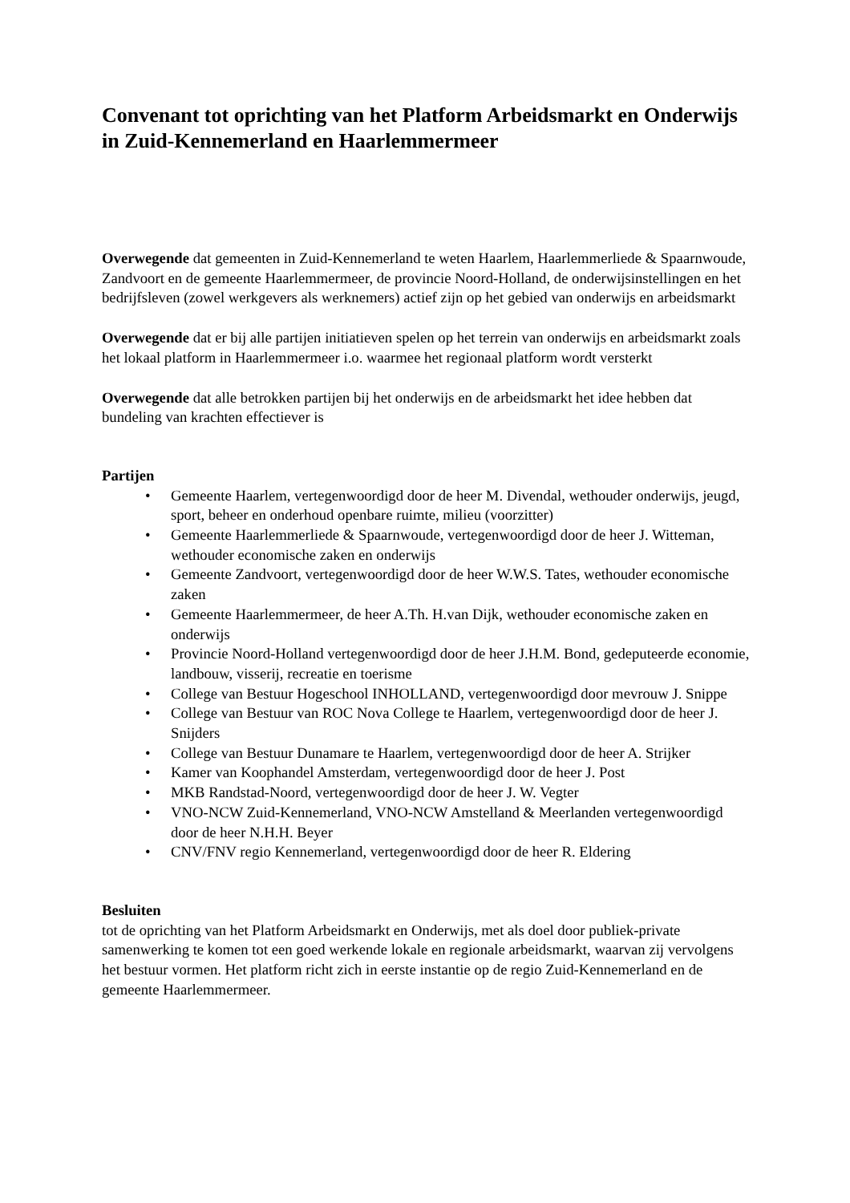Convenant tot oprichting van het Platform Arbeidsmarkt en Onderwijs in Zuid-Kennemerland en Haarlemmermeer
Overwegende dat gemeenten in Zuid-Kennemerland te weten Haarlem, Haarlemmerliede & Spaarnwoude, Zandvoort en de gemeente Haarlemmermeer, de provincie Noord-Holland, de onderwijsinstellingen en het bedrijfsleven (zowel werkgevers als werknemers) actief zijn op het gebied van onderwijs en arbeidsmarkt
Overwegende dat er bij alle partijen initiatieven spelen op het terrein van onderwijs en arbeidsmarkt zoals het lokaal platform in Haarlemmermeer i.o. waarmee het regionaal platform wordt versterkt
Overwegende dat alle betrokken partijen bij het onderwijs en de arbeidsmarkt het idee hebben dat bundeling van krachten effectiever is
Partijen
• Gemeente Haarlem, vertegenwoordigd door de heer M. Divendal, wethouder onderwijs, jeugd, sport, beheer en onderhoud openbare ruimte, milieu (voorzitter)
• Gemeente Haarlemmerliede & Spaarnwoude, vertegenwoordigd door de heer J. Witteman, wethouder economische zaken en onderwijs
• Gemeente Zandvoort, vertegenwoordigd door de heer W.W.S. Tates, wethouder economische zaken
• Gemeente Haarlemmermeer, de heer A.Th. H.van Dijk, wethouder economische zaken en onderwijs
• Provincie Noord-Holland vertegenwoordigd door de heer J.H.M. Bond, gedeputeerde economie, landbouw, visserij, recreatie en toerisme
• College van Bestuur Hogeschool INHOLLAND, vertegenwoordigd door mevrouw J. Snippe
• College van Bestuur van ROC Nova College te Haarlem, vertegenwoordigd door de heer J. Snijders
• College van Bestuur Dunamare te Haarlem, vertegenwoordigd door de heer A. Strijker
• Kamer van Koophandel Amsterdam, vertegenwoordigd door de heer J. Post
• MKB Randstad-Noord, vertegenwoordigd door de heer J. W. Vegter
• VNO-NCW Zuid-Kennemerland, VNO-NCW Amstelland & Meerlanden vertegenwoordigd door de heer N.H.H. Beyer
• CNV/FNV regio Kennemerland, vertegenwoordigd door de heer R. Eldering
Besluiten
tot de oprichting van het Platform Arbeidsmarkt en Onderwijs, met als doel door publiek-private samenwerking te komen tot een goed werkende lokale en regionale arbeidsmarkt, waarvan zij vervolgens het bestuur vormen. Het platform richt zich in eerste instantie op de regio Zuid-Kennemerland en de gemeente Haarlemmermeer.